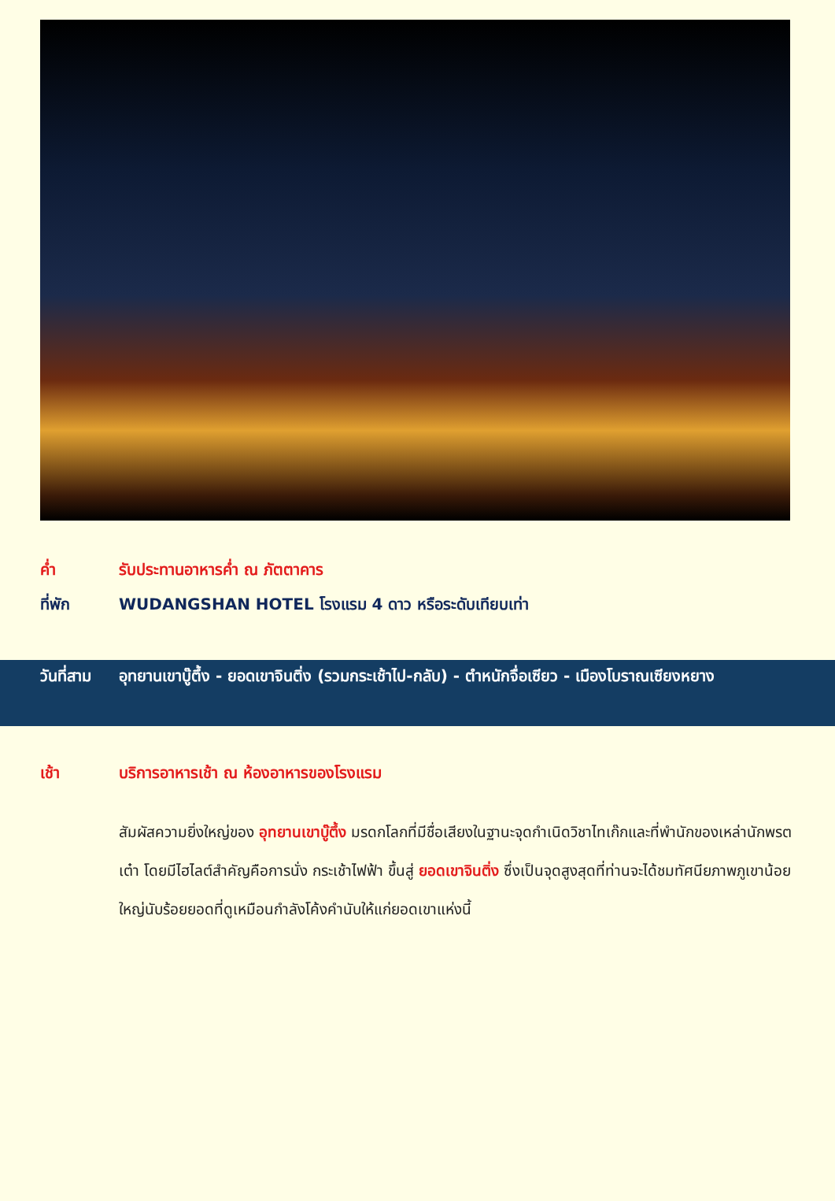ค่ำ รับประทานอาหารค่ำ ณ ภัตตาคาร
ที่พัก WUDANGSHAN HOTEL โรงแรม 4 ดาว หรือระดับเทียบเท่า
วันที่สาม
อุทยานเขาบู๊ตึ้ง - ยอดเขาจินติ่ง (รวมกระเช้าไป-กลับ) - ตำหนักจื่อเซียว - เมืองโบราณเซียงหยาง
เช้า บริการอาหารเช้า ณ ห้องอาหารของโรงแรม
สัมผัสความยิ่งใหญ่ของ อุทยานเขาบู๊ตึ้ง มรดกโลกที่มีชื่อเสียงในฐานะจุดกำเนิดวิชาไทเก๊กและที่พำนักของเหล่านักพรตเต๋า โดยมีไฮไลต์สำคัญคือการนั่ง กระเช้าไฟฟ้า ขึ้นสู่ ยอดเขาจินติ่ง ซึ่งเป็นจุดสูงสุดที่ท่านจะได้ชมทัศนียภาพภูเขาน้อยใหญ่นับร้อยยอดที่ดูเหมือนกำลังโค้งคำนับให้แก่ยอดเขาแห่งนี้